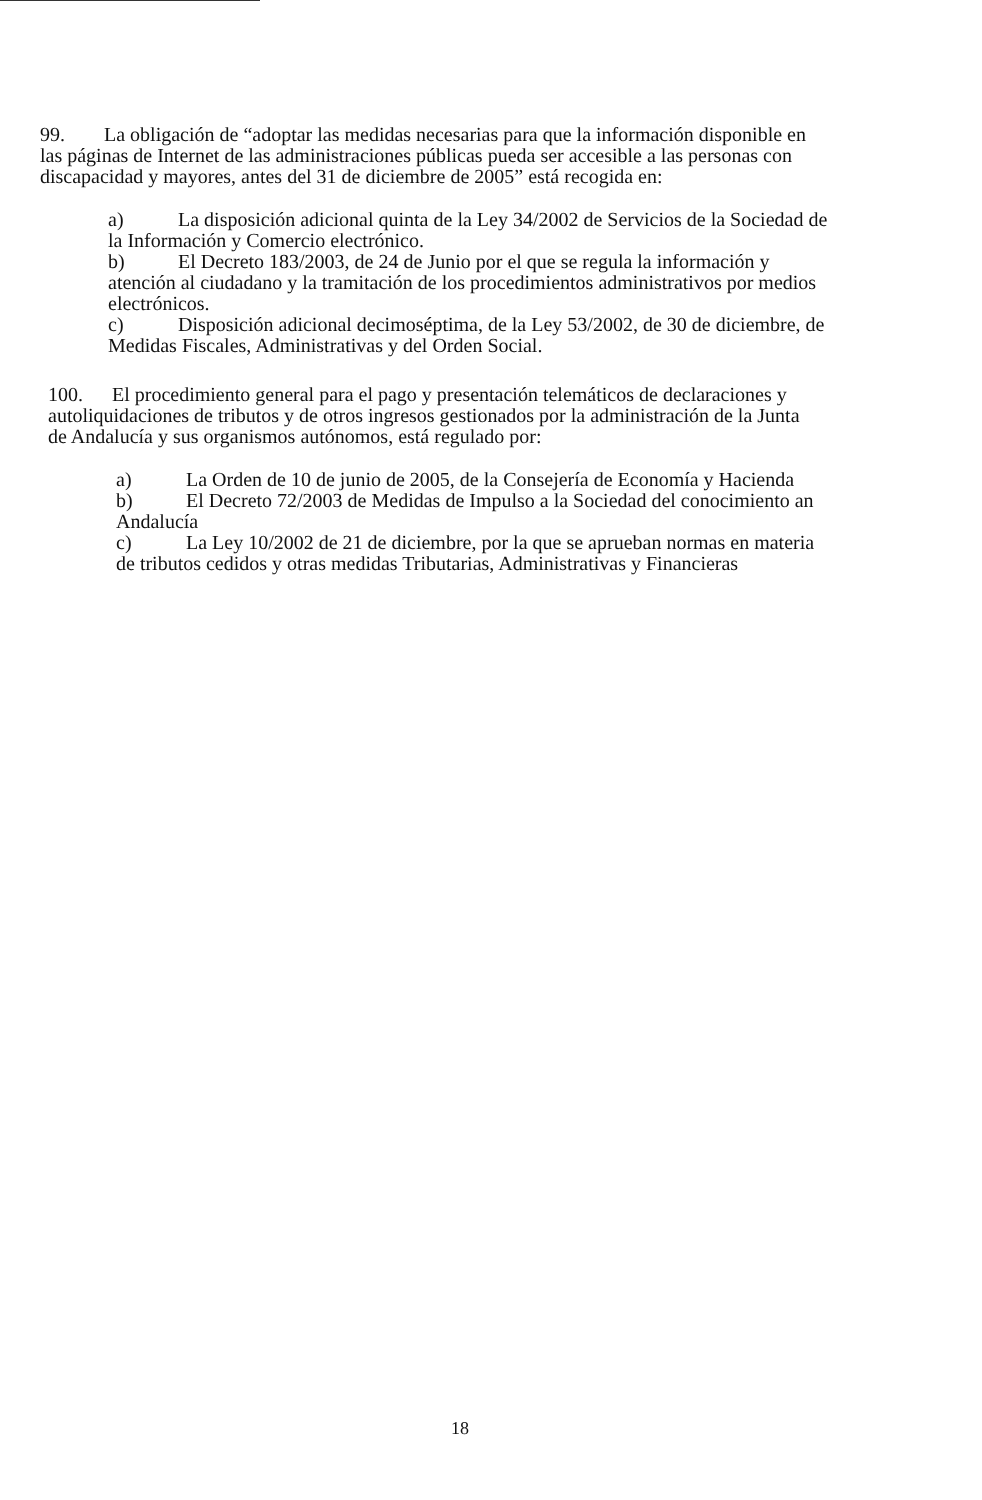99. La obligación de “adoptar las medidas necesarias para que la información disponible en las páginas de Internet de las administraciones públicas pueda ser accesible a las personas con discapacidad y mayores, antes del 31 de diciembre de 2005” está recogida en:
a) La disposición adicional quinta de la Ley 34/2002 de Servicios de la Sociedad de la Información y Comercio electrónico.
b) El Decreto 183/2003, de 24 de Junio por el que se regula la información y atención al ciudadano y la tramitación de los procedimientos administrativos por medios electrónicos.
c) Disposición adicional decimoséptima, de la Ley 53/2002, de 30 de diciembre, de Medidas Fiscales, Administrativas y del Orden Social.
100. El procedimiento general para el pago y presentación telemáticos de declaraciones y autoliquidaciones de tributos y de otros ingresos gestionados por la administración de la Junta de Andalucía y sus organismos autónomos, está regulado por:
a) La Orden de 10 de junio de 2005, de la Consejería de Economía y Hacienda
b) El Decreto 72/2003 de Medidas de Impulso a la Sociedad del conocimiento an Andalucía
c) La Ley 10/2002 de 21 de diciembre, por la que se aprueban normas en materia de tributos cedidos y otras medidas Tributarias, Administrativas y Financieras
18